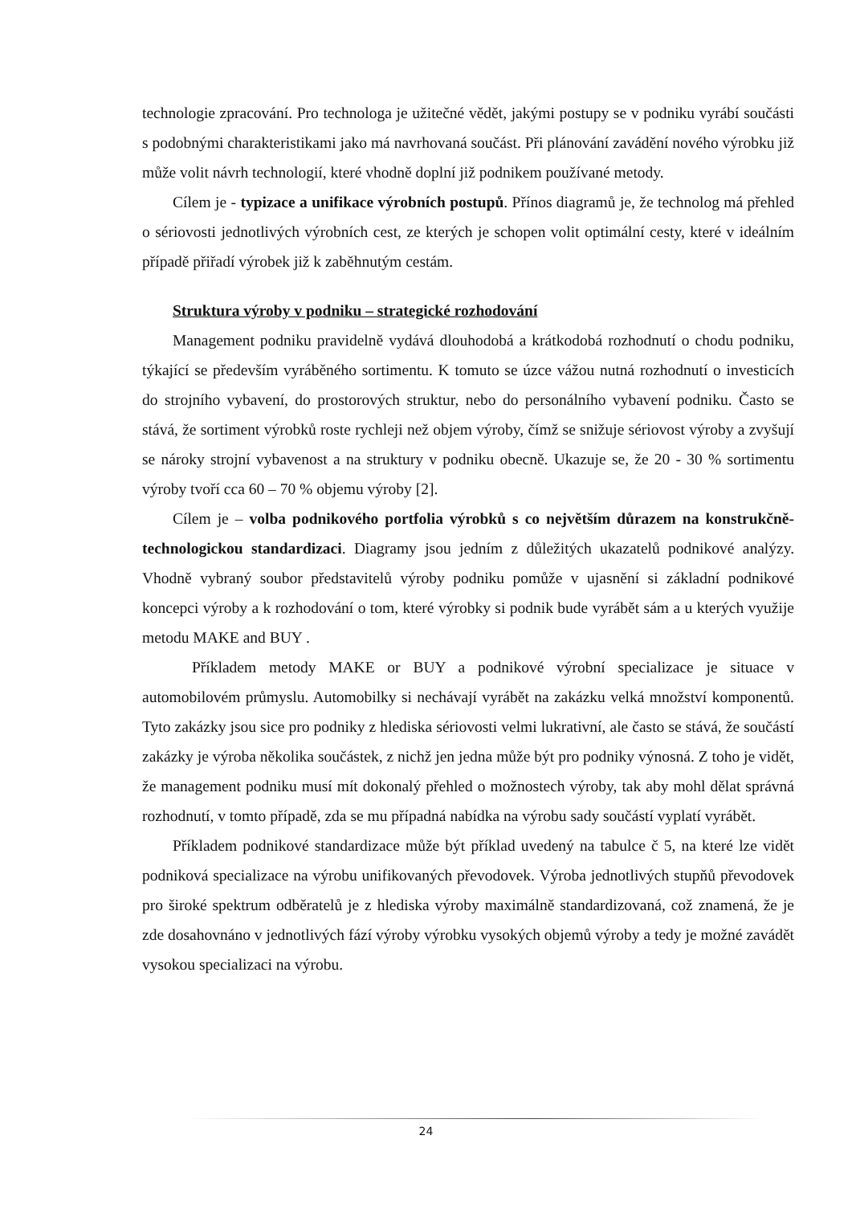technologie zpracování. Pro technologa je užitečné vědět, jakými postupy se v podniku vyrábí součásti s podobnými charakteristikami jako má navrhovaná součást. Při plánování zavádění nového výrobku již může volit návrh technologií, které vhodně doplní již podnikem používané metody.
Cílem je - typizace a unifikace výrobních postupů. Přínos diagramů je, že technolog má přehled o sériovosti jednotlivých výrobních cest, ze kterých je schopen volit optimální cesty, které v ideálním případě přiřadí výrobek již k zaběhnutým cestám.
Struktura výroby v podniku – strategické rozhodování
Management podniku pravidelně vydává dlouhodobá a krátkodobá rozhodnutí o chodu podniku, týkající se především vyráběného sortimentu. K tomuto se úzce vážou nutná rozhodnutí o investicích do strojního vybavení, do prostorových struktur, nebo do personálního vybavení podniku. Často se stává, že sortiment výrobků roste rychleji než objem výroby, čímž se snižuje sériovost výroby a zvyšují se nároky strojní vybavenost a na struktury v podniku obecně. Ukazuje se, že 20 - 30 % sortimentu výroby tvoří cca 60 – 70 % objemu výroby [2].
Cílem je – volba podnikového portfolia výrobků s co největším důrazem na konstrukčně-technologickou standardizaci. Diagramy jsou jedním z důležitých ukazatelů podnikové analýzy. Vhodně vybraný soubor představitelů výroby podniku pomůže v ujasnění si základní podnikové koncepci výroby a k rozhodování o tom, které výrobky si podnik bude vyrábět sám a u kterých využije metodu MAKE and BUY .
Příkladem metody MAKE or BUY a podnikové výrobní specializace je situace v automobilovém průmyslu. Automobilky si nechávají vyrábět na zakázku velká množství komponentů. Tyto zakázky jsou sice pro podniky z hlediska sériovosti velmi lukrativní, ale často se stává, že součástí zakázky je výroba několika součástek, z nichž jen jedna může být pro podniky výnosná. Z toho je vidět, že management podniku musí mít dokonalý přehled o možnostech výroby, tak aby mohl dělat správná rozhodnutí, v tomto případě, zda se mu případná nabídka na výrobu sady součástí vyplatí vyrábět.
Příkladem podnikové standardizace může být příklad uvedený na tabulce č 5, na které lze vidět podniková specializace na výrobu unifikovaných převodovek. Výroba jednotlivých stupňů převodovek pro široké spektrum odběratelů je z hlediska výroby maximálně standardizovaná, což znamená, že je zde dosahovnáno v jednotlivých fází výroby výrobku vysokých objemů výroby a tedy je možné zavádět vysokou specializaci na výrobu.
24